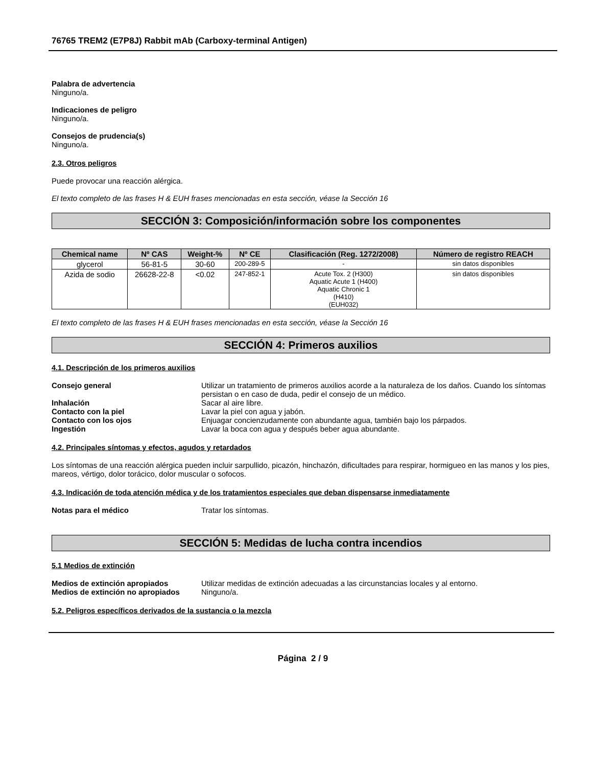76765 TREM2 (E7P8J) Rabbit mAb (Carboxy-terminal Antigen)
Palabra de advertencia
Ninguno/a.
Indicaciones de peligro
Ninguno/a.
Consejos de prudencia(s)
Ninguno/a.
2.3. Otros peligros
Puede provocar una reacción alérgica.
El texto completo de las frases H & EUH frases mencionadas en esta sección, véase la Sección 16
SECCIÓN 3: Composición/información sobre los componentes
| Chemical name | Nº CAS | Weight-% | Nº CE | Clasificación (Reg. 1272/2008) | Número de registro REACH |
| --- | --- | --- | --- | --- | --- |
| glycerol | 56-81-5 | 30-60 | 200-289-5 | - | sin datos disponibles |
| Azida de sodio | 26628-22-8 | <0.02 | 247-852-1 | Acute Tox. 2 (H300) Aquatic Acute 1 (H400) Aquatic Chronic 1 (H410) (EUH032) | sin datos disponibles |
El texto completo de las frases H & EUH frases mencionadas en esta sección, véase la Sección 16
SECCIÓN 4: Primeros auxilios
4.1. Descripción de los primeros auxilios
Consejo general Utilizar un tratamiento de primeros auxilios acorde a la naturaleza de los daños. Cuando los síntomas persistan o en caso de duda, pedir el consejo de un médico.
Inhalación Sacar al aire libre.
Contacto con la piel Lavar la piel con agua y jabón.
Contacto con los ojos Enjuagar concienzudamente con abundante agua, también bajo los párpados.
Ingestión Lavar la boca con agua y después beber agua abundante.
4.2. Principales síntomas y efectos, agudos y retardados
Los síntomas de una reacción alérgica pueden incluir sarpullido, picazón, hinchazón, dificultades para respirar, hormigueo en las manos y los pies, mareos, vértigo, dolor torácico, dolor muscular o sofocos.
4.3. Indicación de toda atención médica y de los tratamientos especiales que deban dispensarse inmediatamente
Notas para el médico Tratar los síntomas.
SECCIÓN 5: Medidas de lucha contra incendios
5.1 Medios de extinción
Medios de extinción apropiados Utilizar medidas de extinción adecuadas a las circunstancias locales y al entorno.
Medios de extinción no apropiados
Ninguno/a.
5.2. Peligros específicos derivados de la sustancia o la mezcla
Página 2 / 9